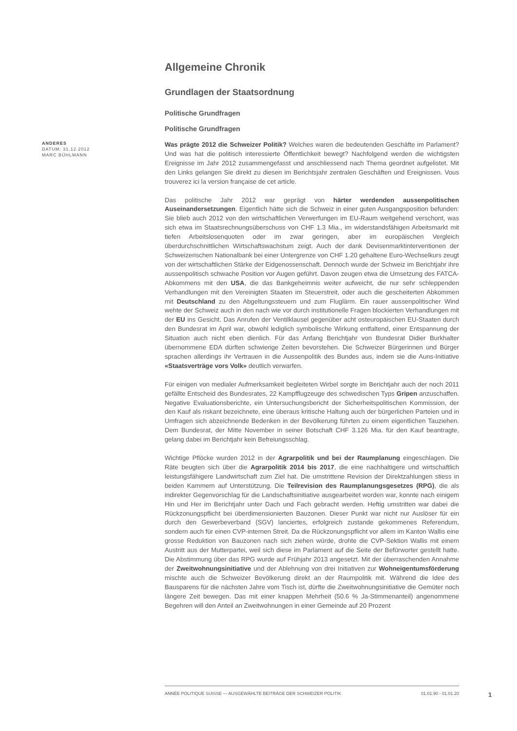Allgemeine Chronik
Grundlagen der Staatsordnung
Politische Grundfragen
Politische Grundfragen
ANDERES
DATUM: 31.12.2012
MARC BÜHLMANN
Was prägte 2012 die Schweizer Politik? Welches waren die bedeutenden Geschäfte im Parlament? Und was hat die politisch interessierte Öffentlichkeit bewegt? Nachfolgend werden die wichtigsten Ereignisse im Jahr 2012 zusammengefasst und anschliessend nach Thema geordnet aufgelistet. Mit den Links gelangen Sie direkt zu diesen im Berichtsjahr zentralen Geschäften und Ereignissen. Vous trouverez ici la version française de cet article.
Das politische Jahr 2012 war geprägt von härter werdenden aussenpolitischen Auseinandersetzungen. Eigentlich hätte sich die Schweiz in einer guten Ausgangsposition befunden: Sie blieb auch 2012 von den wirtschaftlichen Verwerfungen im EU-Raum weitgehend verschont, was sich etwa im Staatsrechnungsüberschuss von CHF 1.3 Mia., im widerstandsfähigen Arbeitsmarkt mit tiefen Arbeitslosenquoten oder im zwar geringen, aber im europäischen Vergleich überdurchschnittlichen Wirtschaftswachstum zeigt. Auch der dank Devisenmarktinterventionen der Schweizerischen Nationalbank bei einer Untergrenze von CHF 1.20 gehaltene Euro-Wechselkurs zeugt von der wirtschaftlichen Stärke der Eidgenossenschaft. Dennoch wurde der Schweiz im Berichtjahr ihre aussenpolitisch schwache Position vor Augen geführt. Davon zeugen etwa die Umsetzung des FATCA-Abkommens mit den USA, die das Bankgeheimnis weiter aufweicht, die nur sehr schleppenden Verhandlungen mit den Vereinigten Staaten im Steuerstreit, oder auch die gescheiterten Abkommen mit Deutschland zu den Abgeltungssteuern und zum Fluglärm. Ein rauer aussenpolitischer Wind wehte der Schweiz auch in den nach wie vor durch institutionelle Fragen blockierten Verhandlungen mit der EU ins Gesicht. Das Anrufen der Ventilklausel gegenüber acht osteuropäischen EU-Staaten durch den Bundesrat im April war, obwohl lediglich symbolische Wirkung entfaltend, einer Entspannung der Situation auch nicht eben dienlich. Für das Anfang Berichtjahr von Bundesrat Didier Burkhalter übernommene EDA dürften schwierige Zeiten bevorstehen. Die Schweizer Bürgerinnen und Bürger sprachen allerdings ihr Vertrauen in die Aussenpolitik des Bundes aus, indem sie die Auns-Initiative «Staatsverträge vors Volk» deutlich verwarfen.
Für einigen von medialer Aufmerksamkeit begleiteten Wirbel sorgte im Berichtjahr auch der noch 2011 gefällte Entscheid des Bundesrates, 22 Kampfflugzeuge des schwedischen Typs Gripen anzuschaffen. Negative Evaluationsberichte, ein Untersuchungsbericht der Sicherheitspolitischen Kommission, der den Kauf als riskant bezeichnete, eine überaus kritische Haltung auch der bürgerlichen Parteien und in Umfragen sich abzeichnende Bedenken in der Bevölkerung führten zu einem eigentlichen Tauziehen. Dem Bundesrat, der Mitte November in seiner Botschaft CHF 3.126 Mia. für den Kauf beantragte, gelang dabei im Berichtjahr kein Befreiungsschlag.
Wichtige Pflöcke wurden 2012 in der Agrarpolitik und bei der Raumplanung eingeschlagen. Die Räte beugten sich über die Agrarpolitik 2014 bis 2017, die eine nachhaltigere und wirtschaftlich leistungsfähigere Landwirtschaft zum Ziel hat. Die umstrittene Revision der Direktzahlungen stiess in beiden Kammern auf Unterstützung. Die Teilrevision des Raumplanungsgesetzes (RPG), die als indirekter Gegenvorschlag für die Landschaftsinitiative ausgearbeitet worden war, konnte nach einigem Hin und Her im Berichtjahr unter Dach und Fach gebracht werden. Heftig umstritten war dabei die Rückzonungspflicht bei überdimensionierten Bauzonen. Dieser Punkt war nicht nur Auslöser für ein durch den Gewerbeverband (SGV) lanciertes, erfolgreich zustande gekommenes Referendum, sondern auch für einen CVP-internen Streit. Da die Rückzonungspflicht vor allem im Kanton Wallis eine grosse Reduktion von Bauzonen nach sich ziehen würde, drohte die CVP-Sektion Wallis mit einem Austritt aus der Mutterpartei, weil sich diese im Parlament auf die Seite der Befürworter gestellt hatte. Die Abstimmung über das RPG wurde auf Frühjahr 2013 angesetzt. Mit der überraschenden Annahme der Zweitwohnungsinitiative und der Ablehnung von drei Initiativen zur Wohneigentumsförderung mischte auch die Schweizer Bevölkerung direkt an der Raumpolitik mit. Während die Idee des Bausparens für die nächsten Jahre vom Tisch ist, dürfte die Zweitwohnungsinitiative die Gemüter noch längere Zeit bewegen. Das mit einer knappen Mehrheit (50.6 % Ja-Stimmenanteil) angenommene Begehren will den Anteil an Zweitwohnungen in einer Gemeinde auf 20 Prozent
ANNÉE POLITIQUE SUISSE — AUSGEWÄHLTE BEITRÄGE DER SCHWEIZER POLITIK 01.01.90 - 01.01.20
1